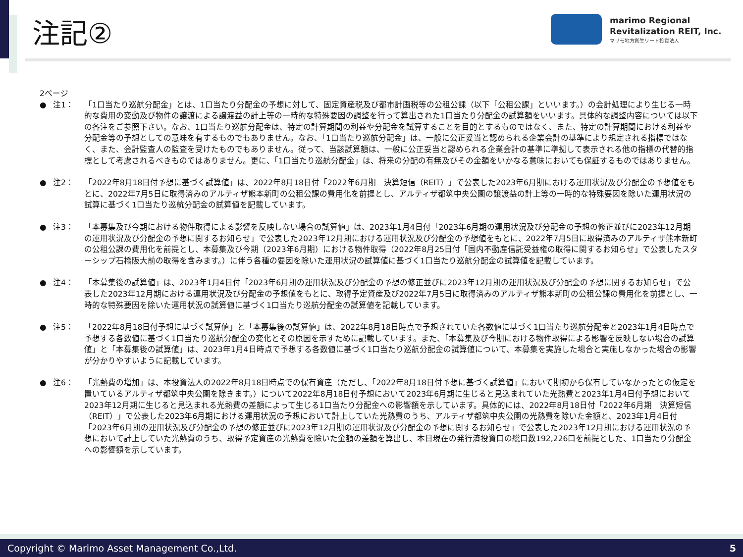注記②
marimo Regional
Revitalization REIT, Inc.
マリモ地方創生リート投資法人
2ページ
● 注1： 「1口当たり巡航分配金」とは、1口当たり分配金の予想に対して、固定資産税及び都市計画税等の公租公課（以下「公租公課」といいます。）の会計処理により生じる一時的な費用の変動及び物件の譲渡による譲渡益の計上等の一時的な特殊要因の調整を行って算出された1口当たり分配金の試算額をいいます。具体的な調整内容については以下の各注をご参照下さい。なお、1口当たり巡航分配金は、特定の計算期間の利益や分配金を試算することを目的とするものではなく、また、特定の計算期間における利益や分配金等の予想としての意味を有するものでもありません。なお、「1口当たり巡航分配金」は、一般に公正妥当と認められる企業会計の基準により規定される指標ではなく、また、会計監査人の監査を受けたものでもありません。従って、当該試算額は、一般に公正妥当と認められる企業会計の基準に準拠して表示される他の指標の代替的指標として考慮されるべきものではありません。更に、「1口当たり巡航分配金」は、将来の分配の有無及びその金額をいかなる意味においても保証するものではありません。
● 注2： 「2022年8月18日付予想に基づく試算値」は、2022年8月18日付「2022年6月期　決算短信（REIT）」で公表した2023年6月期における運用状況及び分配金の予想値をもとに、2022年7月5日に取得済みのアルティザ熊本新町の公租公課の費用化を前提とし、アルティザ都筑中央公園の譲渡益の計上等の一時的な特殊要因を除いた運用状況の試算に基づく1口当たり巡航分配金の試算値を記載しています。
● 注3： 「本募集及び今期における物件取得による影響を反映しない場合の試算値」は、2023年1月4日付「2023年6月期の運用状況及び分配金の予想の修正並びに2023年12月期の運用状況及び分配金の予想に関するお知らせ」で公表した2023年12月期における運用状況及び分配金の予想値をもとに、2022年7月5日に取得済みのアルティザ熊本新町の公租公課の費用化を前提とし、本募集及び今期（2023年6月期）における物件取得（2022年8月25日付「国内不動産信託受益権の取得に関するお知らせ」で公表したスターシップ石橋阪大前の取得を含みます。）に伴う各種の要因を除いた運用状況の試算値に基づく1口当たり巡航分配金の試算値を記載しています。
● 注4： 「本募集後の試算値」は、2023年1月4日付「2023年6月期の運用状況及び分配金の予想の修正並びに2023年12月期の運用状況及び分配金の予想に関するお知らせ」で公表した2023年12月期における運用状況及び分配金の予想値をもとに、取得予定資産及び2022年7月5日に取得済みのアルティザ熊本新町の公租公課の費用化を前提とし、一時的な特殊要因を除いた運用状況の試算値に基づく1口当たり巡航分配金の試算値を記載しています。
● 注5： 「2022年8月18日付予想に基づく試算値」と「本募集後の試算値」は、2022年8月18日時点で予想されていた各数値に基づく1口当たり巡航分配金と2023年1月4日時点で予想する各数値に基づく1口当たり巡航分配金の変化とその原因を示すために記載しています。また、「本募集及び今期における物件取得による影響を反映しない場合の試算値」と「本募集後の試算値」は、2023年1月4日時点で予想する各数値に基づく1口当たり巡航分配金の試算値について、本募集を実施した場合と実施しなかった場合の影響が分かりやすいように記載しています。
● 注6： 「光熱費の増加」は、本投資法人の2022年8月18日時点での保有資産（ただし、「2022年8月18日付予想に基づく試算値」において期初から保有していなかったとの仮定を置いているアルティザ都筑中央公園を除きます。）について2022年8月18日付予想において2023年6月期に生じると見込まれていた光熱費と2023年1月4日付予想において2023年12月期に生じると見込まれる光熱費の差額によって生じる1口当たり分配金への影響額を示しています。具体的には、2022年8月18日付「2022年6月期　決算短信（REIT）」で公表した2023年6月期における運用状況の予想において計上していた光熱費のうち、アルティザ都筑中央公園の光熱費を除いた金額と、2023年1月4日付「2023年6月期の運用状況及び分配金の予想の修正並びに2023年12月期の運用状況及び分配金の予想に関するお知らせ」で公表した2023年12月期における運用状況の予想において計上していた光熱費のうち、取得予定資産の光熱費を除いた金額の差額を算出し、本日現在の発行済投資口の総口数192,226口を前提とした、1口当たり分配金への影響額を示しています。
Copyright © Marimo Asset Management Co.,Ltd. 5